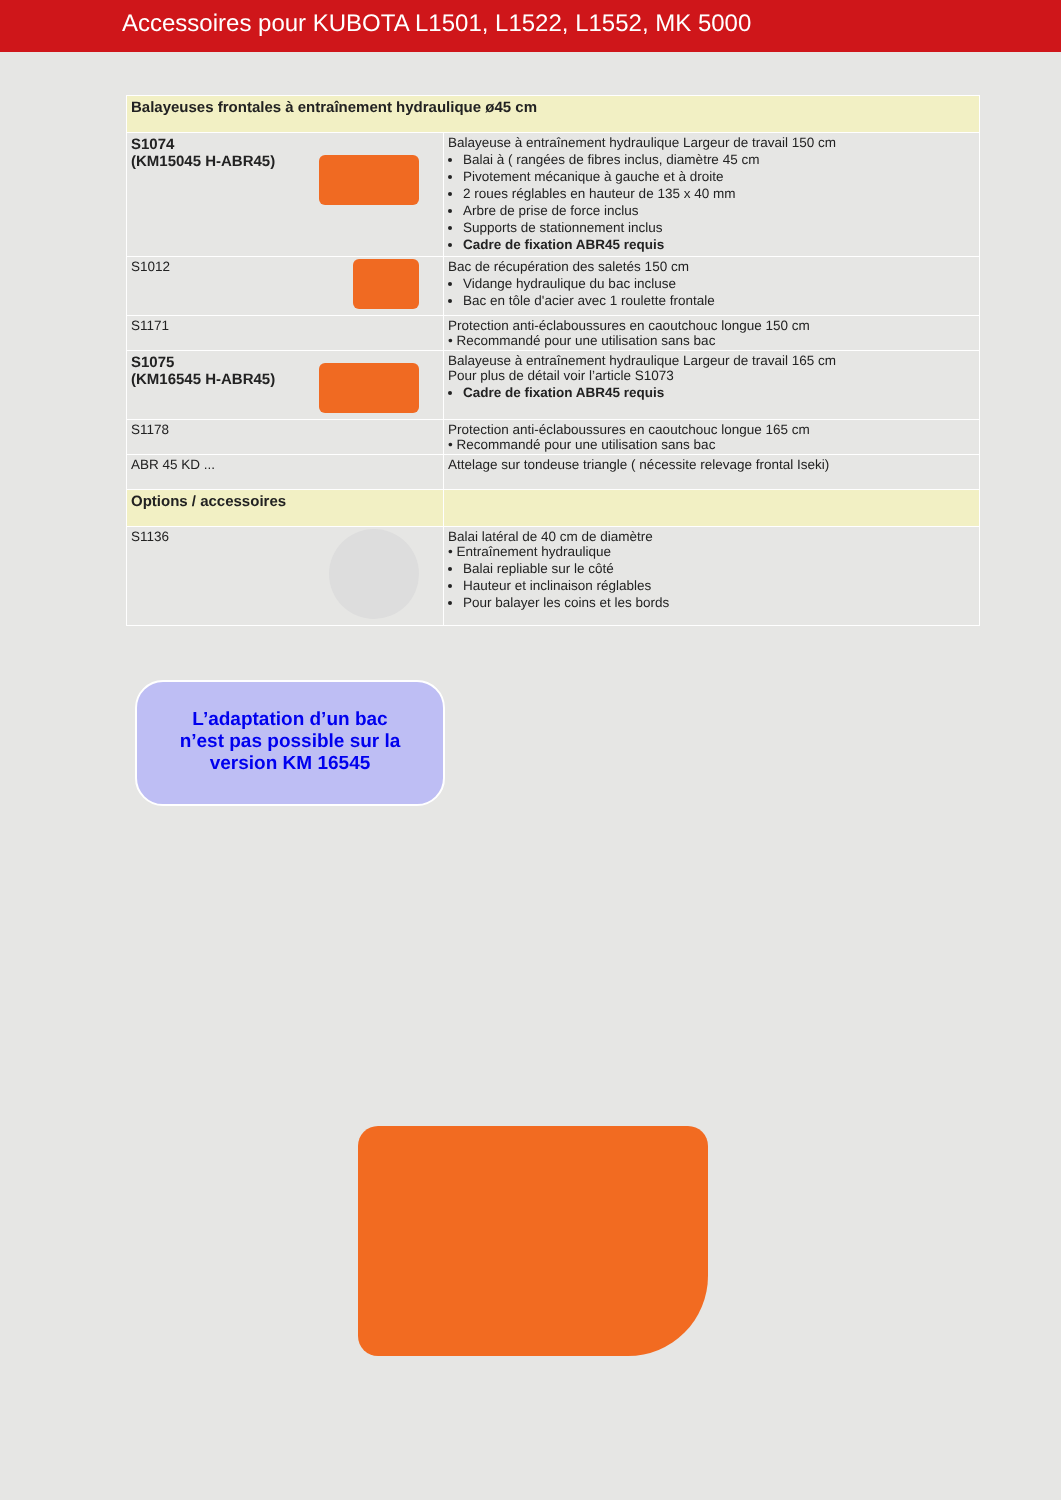Accessoires pour KUBOTA L1501, L1522, L1552, MK 5000
| Balayeuses frontales à entraînement hydraulique ø45 cm | |
| S1074 (KM15045 H-ABR45) | Balayeuse à entraînement hydraulique Largeur de travail 150 cm Balai à ( rangées de fibres inclus, diamètre 45 cm Pivotement mécanique à gauche et à droite 2 roues réglables en hauteur de 135 x 40 mm Arbre de prise de force inclus Supports de stationnement inclus Cadre de fixation ABR45 requis |
| S1012 | Bac de récupération des saletés 150 cm Vidange hydraulique du bac incluse Bac en tôle d'acier avec 1 roulette frontale |
| S1171 | Protection anti-éclaboussures en caoutchouc longue 150 cm • Recommandé pour une utilisation sans bac |
| S1075 (KM16545 H-ABR45) | Balayeuse à entraînement hydraulique Largeur de travail 165 cm Pour plus de détail voir l’article S1073 Cadre de fixation ABR45 requis |
| S1178 | Protection anti-éclaboussures en caoutchouc longue 165 cm • Recommandé pour une utilisation sans bac |
| ABR 45 KD ... | Attelage sur tondeuse triangle ( nécessite relevage frontal Iseki) |
| Options / accessoires | |
| S1136 | Balai latéral de 40 cm de diamètre • Entraînement hydraulique Balai repliable sur le côté Hauteur et inclinaison réglables Pour balayer les coins et les bords |
L’adaptation d’un bac
n’est pas possible sur la
version KM 16545